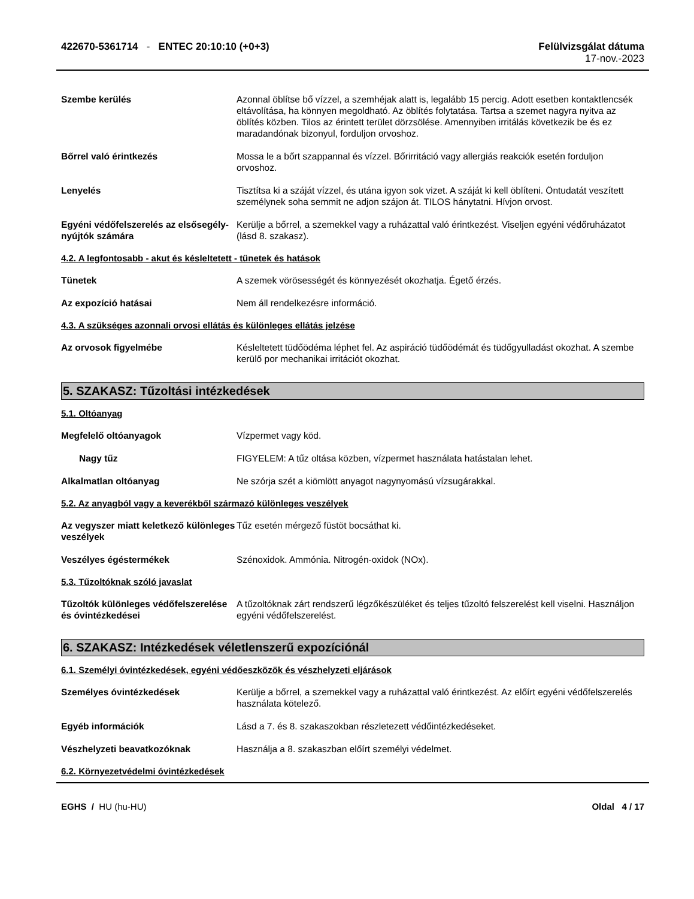422670-5361714 - ENTEC 20:10:10 (+0+3)
Felülvizsgálat dátuma
17-nov.-2023
Szembe kerülés Azonnal öblítse bő vízzel, a szemhéjak alatt is, legalább 15 percig. Adott esetben kontaktlencsék eltávolítása, ha könnyen megoldható. Az öblítés folytatása. Tartsa a szemet nagyra nyitva az öblítés közben. Tilos az érintett terület dörzsölése. Amennyiben irritálás következik be és ez maradandónak bizonyul, forduljon orvoshoz.
Bőrrel való érintkezés Mossa le a bőrt szappannal és vízzel. Bőrirritáció vagy allergiás reakciók esetén forduljon orvoshoz.
Lenyelés Tisztítsa ki a száját vízzel, és utána igyon sok vizet. A száját ki kell öblíteni. Öntudatát veszített személynek soha semmit ne adjon szájon át. TILOS hánytatni. Hívjon orvost.
Egyéni védőfelszerelés az elsősegély-nyújtók számára
Kerülje a bőrrel, a szemekkel vagy a ruházattal való érintkezést. Viseljen egyéni védőruházatot (lásd 8. szakasz).
4.2. A legfontosabb - akut és késleltetett - tünetek és hatások
Tünetek A szemek vörösességét és könnyezését okozhatja. Égető érzés.
Az expozíció hatásai Nem áll rendelkezésre információ.
4.3. A szükséges azonnali orvosi ellátás és különleges ellátás jelzése
Az orvosok figyelmébe Késleltetett tüdőödéma léphet fel. Az aspiráció tüdőödémát és tüdőgyulladást okozhat. A szembe kerülő por mechanikai irritációt okozhat.
5. SZAKASZ: Tűzoltási intézkedések
5.1. Oltóanyag
Megfelelő oltóanyagok Vízpermet vagy köd.
Nagy tűz FIGYELEM: A tűz oltása közben, vízpermet használata hatástalan lehet.
Alkalmatlan oltóanyag Ne szórja szét a kiömlött anyagot nagynyomású vízsugárakkal.
5.2. Az anyagból vagy a keverékből származó különleges veszélyek
Az vegyszer miatt keletkező különleges veszélyek
Tűz esetén mérgező füstöt bocsáthat ki.
Veszélyes égéstermékek Szénoxidok. Ammónia. Nitrogén-oxidok (NOx).
5.3. Tűzoltóknak szóló javaslat
Tűzoltók különleges védőfelszerelése és óvintézkedései
A tűzoltóknak zárt rendszerű légzőkészüléket és teljes tűzoltó felszerelést kell viselni. Használjon egyéni védőfelszerelést.
6. SZAKASZ: Intézkedések véletlenszerű expozíciónál
6.1. Személyi óvintézkedések, egyéni védőeszközök és vészhelyzeti eljárások
Személyes óvintézkedések Kerülje a bőrrel, a szemekkel vagy a ruházattal való érintkezést. Az előírt egyéni védőfelszerelés használata kötelező.
Egyéb információk Lásd a 7. és 8. szakaszokban részletezett védőintézkedéseket.
Vészhelyzeti beavatkozóknak Használja a 8. szakaszban előírt személyi védelmet.
6.2. Környezetvédelmi óvintézkedések
EGHS / HU (hu-HU) Oldal 4 / 17